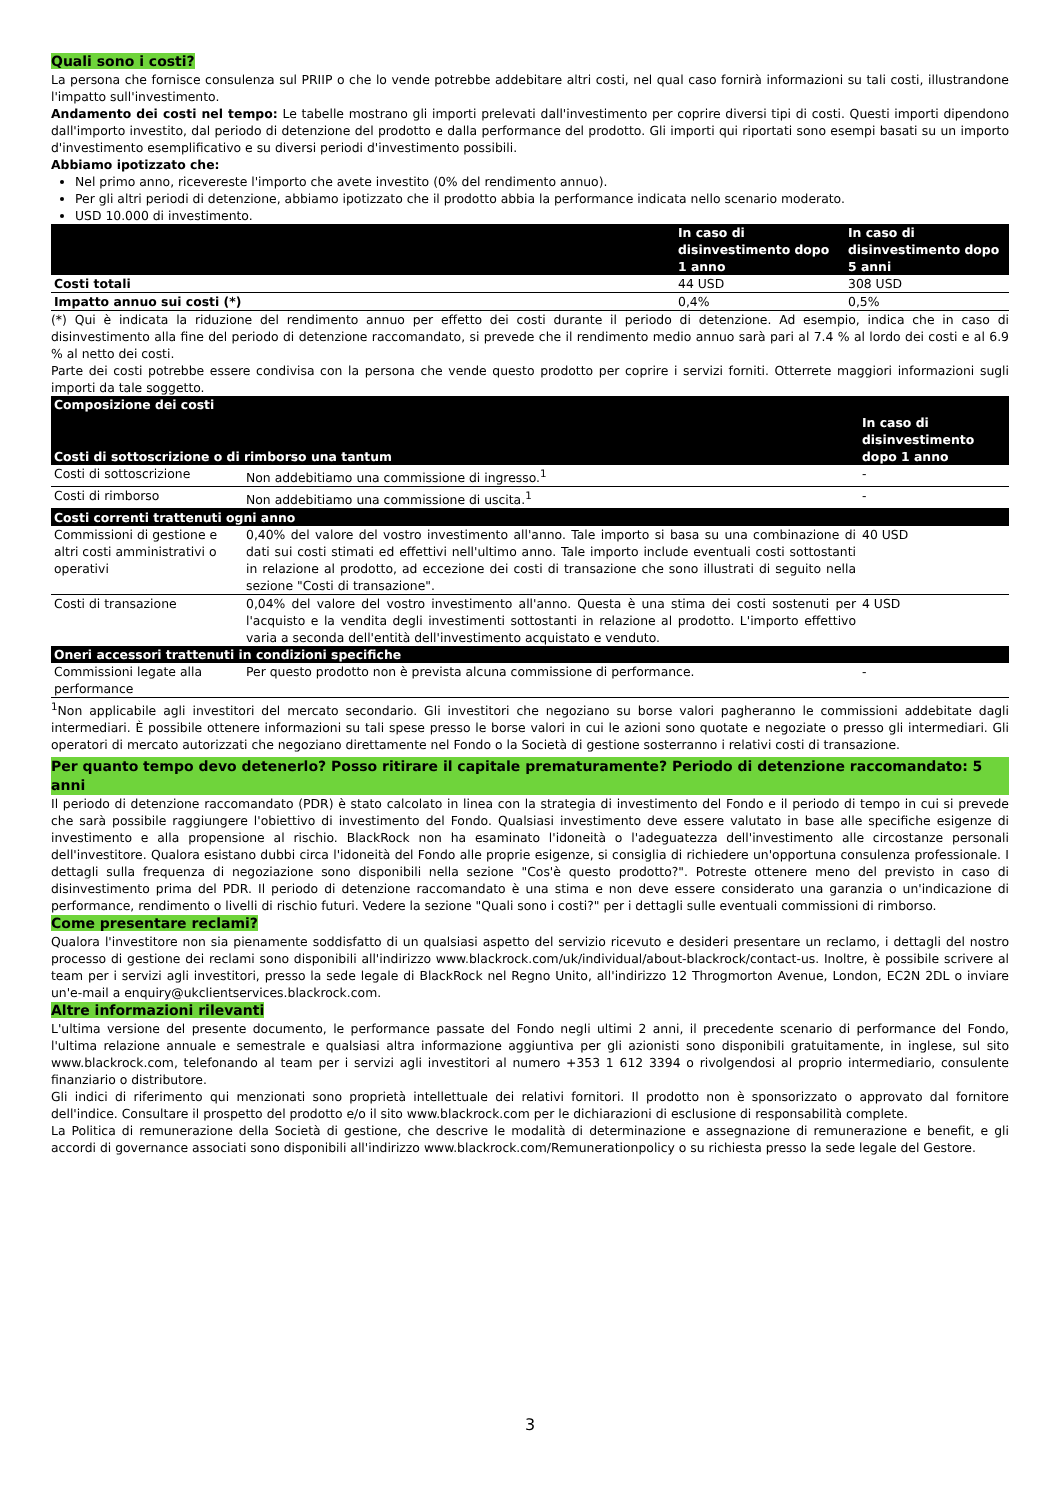Quali sono i costi?
La persona che fornisce consulenza sul PRIIP o che lo vende potrebbe addebitare altri costi, nel qual caso fornirà informazioni su tali costi, illustrandone l'impatto sull'investimento.
Andamento dei costi nel tempo: Le tabelle mostrano gli importi prelevati dall'investimento per coprire diversi tipi di costi. Questi importi dipendono dall'importo investito, dal periodo di detenzione del prodotto e dalla performance del prodotto. Gli importi qui riportati sono esempi basati su un importo d'investimento esemplificativo e su diversi periodi d'investimento possibili.
Abbiamo ipotizzato che:
Nel primo anno, ricevereste l'importo che avete investito (0% del rendimento annuo).
Per gli altri periodi di detenzione, abbiamo ipotizzato che il prodotto abbia la performance indicata nello scenario moderato.
USD 10.000 di investimento.
| | In caso di disinvestimento dopo 1 anno | In caso di disinvestimento dopo 5 anni |
| --- | --- | --- |
| Costi totali | 44 USD | 308 USD |
| Impatto annuo sui costi (*) | 0,4% | 0,5% |
(*) Qui è indicata la riduzione del rendimento annuo per effetto dei costi durante il periodo di detenzione. Ad esempio, indica che in caso di disinvestimento alla fine del periodo di detenzione raccomandato, si prevede che il rendimento medio annuo sarà pari al 7.4 % al lordo dei costi e al 6.9 % al netto dei costi.
Parte dei costi potrebbe essere condivisa con la persona che vende questo prodotto per coprire i servizi forniti. Otterrete maggiori informazioni sugli importi da tale soggetto.
| Composizione dei costi | | In caso di disinvestimento dopo 1 anno |
| Costi di sottoscrizione o di rimborso una tantum | | |
| Costi di sottoscrizione | Non addebitiamo una commissione di ingresso.<sup>1</sup> | - |
| Costi di rimborso | Non addebitiamo una commissione di uscita.<sup>1</sup> | - |
| Costi correnti trattenuti ogni anno | | |
| Commissioni di gestione e altri costi amministrativi o operativi | 0,40% del valore del vostro investimento all'anno. Tale importo si basa su una combinazione di dati sui costi stimati ed effettivi nell'ultimo anno. Tale importo include eventuali costi sottostanti in relazione al prodotto, ad eccezione dei costi di transazione che sono illustrati di seguito nella sezione "Costi di transazione". | 40 USD |
| Costi di transazione | 0,04% del valore del vostro investimento all'anno. Questa è una stima dei costi sostenuti per l'acquisto e la vendita degli investimenti sottostanti in relazione al prodotto. L'importo effettivo varia a seconda dell'entità dell'investimento acquistato e venduto. | 4 USD |
| Oneri accessori trattenuti in condizioni specifiche | | |
| Commissioni legate alla performance | Per questo prodotto non è prevista alcuna commissione di performance. | - |
<sup>1</sup> Non applicabile agli investitori del mercato secondario. Gli investitori che negoziano su borse valori pagheranno le commissioni addebitate dagli intermediari. È possibile ottenere informazioni su tali spese presso le borse valori in cui le azioni sono quotate e negoziate o presso gli intermediari. Gli operatori di mercato autorizzati che negoziano direttamente nel Fondo o la Società di gestione sosterranno i relativi costi di transazione.
Per quanto tempo devo detenerlo? Posso ritirare il capitale prematuramente? Periodo di detenzione raccomandato: 5 anni
Il periodo di detenzione raccomandato (PDR) è stato calcolato in linea con la strategia di investimento del Fondo e il periodo di tempo in cui si prevede che sarà possibile raggiungere l'obiettivo di investimento del Fondo. Qualsiasi investimento deve essere valutato in base alle specifiche esigenze di investimento e alla propensione al rischio. BlackRock non ha esaminato l'idoneità o l'adeguatezza dell'investimento alle circostanze personali dell'investitore. Qualora esistano dubbi circa l'idoneità del Fondo alle proprie esigenze, si consiglia di richiedere un'opportuna consulenza professionale. I dettagli sulla frequenza di negoziazione sono disponibili nella sezione "Cos'è questo prodotto?". Potreste ottenere meno del previsto in caso di disinvestimento prima del PDR. Il periodo di detenzione raccomandato è una stima e non deve essere considerato una garanzia o un'indicazione di performance, rendimento o livelli di rischio futuri. Vedere la sezione "Quali sono i costi?" per i dettagli sulle eventuali commissioni di rimborso.
Come presentare reclami?
Qualora l'investitore non sia pienamente soddisfatto di un qualsiasi aspetto del servizio ricevuto e desideri presentare un reclamo, i dettagli del nostro processo di gestione dei reclami sono disponibili all'indirizzo www.blackrock.com/uk/individual/about-blackrock/contact-us. Inoltre, è possibile scrivere al team per i servizi agli investitori, presso la sede legale di BlackRock nel Regno Unito, all'indirizzo 12 Throgmorton Avenue, London, EC2N 2DL o inviare un'e-mail a enquiry@ukclientservices.blackrock.com.
Altre informazioni rilevanti
L'ultima versione del presente documento, le performance passate del Fondo negli ultimi 2 anni, il precedente scenario di performance del Fondo, l'ultima relazione annuale e semestrale e qualsiasi altra informazione aggiuntiva per gli azionisti sono disponibili gratuitamente, in inglese, sul sito www.blackrock.com, telefonando al team per i servizi agli investitori al numero +353 1 612 3394 o rivolgendosi al proprio intermediario, consulente finanziario o distributore.
Gli indici di riferimento qui menzionati sono proprietà intellettuale dei relativi fornitori. Il prodotto non è sponsorizzato o approvato dal fornitore dell'indice. Consultare il prospetto del prodotto e/o il sito www.blackrock.com per le dichiarazioni di esclusione di responsabilità complete.
La Politica di remunerazione della Società di gestione, che descrive le modalità di determinazione e assegnazione di remunerazione e benefit, e gli accordi di governance associati sono disponibili all'indirizzo www.blackrock.com/Remunerationpolicy o su richiesta presso la sede legale del Gestore.
3